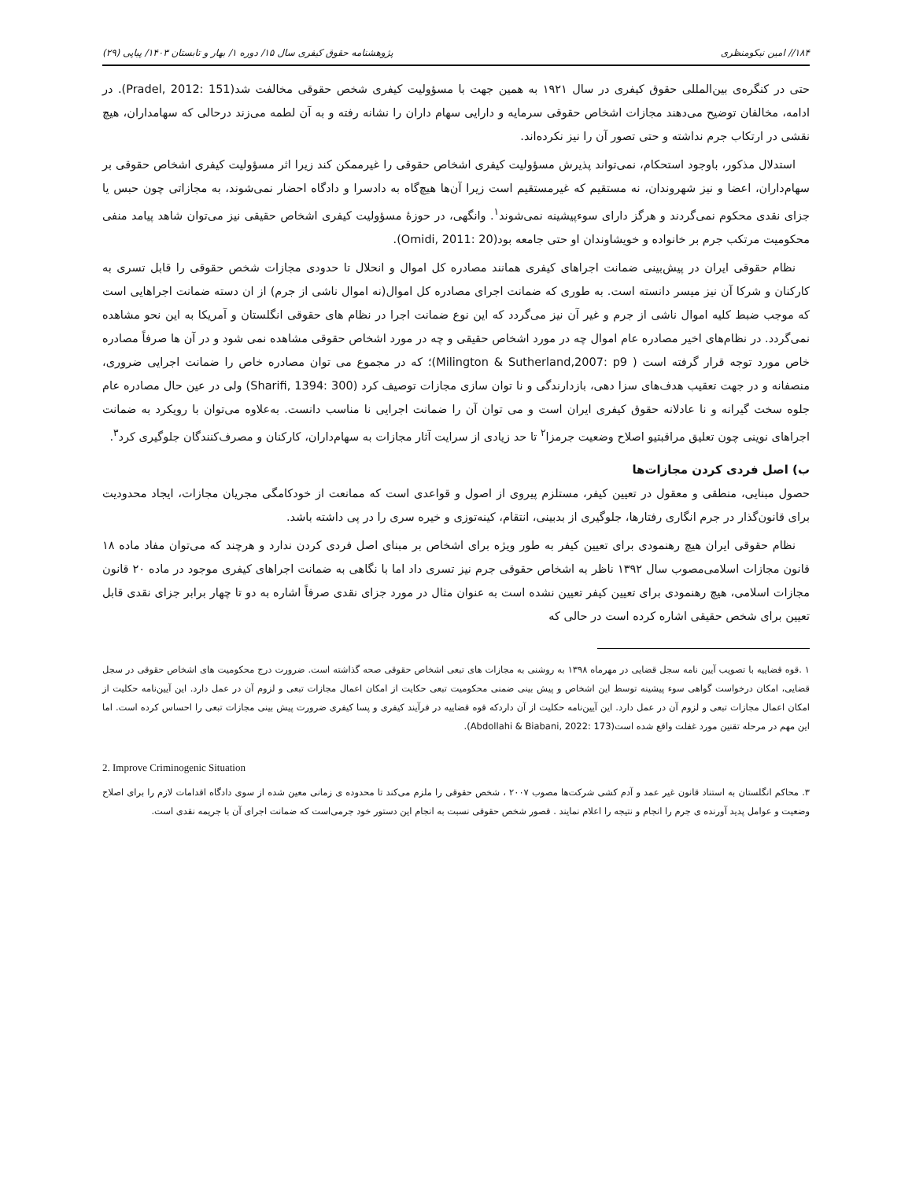۱۸۴// امین نیکومنظری پژوهشنامه حقوق کیفری سال ۱۵/ دوره ۱/ بهار و تابستان ۱۴۰۳/ پیاپی (۲۹)
حتی در کنگره‌ی بین‌المللی حقوق کیفری در سال ۱۹۲۱ به همین جهت با مسؤولیت کیفری شخص حقوقی مخالفت شد(Pradel, 2012: 151). در ادامه، مخالفان توضیح می‌دهند مجازات اشخاص حقوقی سرمایه و دارایی سهام داران را نشانه رفته و به آن لطمه می‌زند درحالی که سهامداران، هیچ نقشی در ارتکاب جرم نداشته و حتی تصور آن را نیز نکرده‌اند.
استدلال مذکور، باوجود استحکام، نمی‌تواند پذیرش مسؤولیت کیفری اشخاص حقوقی را غیرممکن کند زیرا اثر مسؤولیت کیفری اشخاص حقوقی بر سهام‌داران، اعضا و نیز شهروندان، نه مستقیم که غیرمستقیم است زیرا آن‌ها هیچ‌گاه به دادسرا و دادگاه احضار نمی‌شوند، به مجازاتی چون حبس یا جزای نقدی محکوم نمی‌گردند و هرگز دارای سوءپیشینه نمی‌شوند<sup>۱</sup>. وانگهی، در حوزۀ مسؤولیت کیفری اشخاص حقیقی نیز می‌توان شاهد پیامد منفی محکومیت مرتکب جرم بر خانواده و خویشاوندان او حتی جامعه بود(Omidi, 2011: 20).
نظام حقوقی ایران در پیش‌بینی ضمانت اجراهای کیفری همانند مصادره کل اموال و انحلال تا حدودی مجازات شخص حقوقی را قابل تسری به کارکنان و شرکا آن نیز میسر دانسته است. به طوری که ضمانت اجرای مصادره کل اموال(نه اموال ناشی از جرم) از ان دسته ضمانت اجراهایی است که موجب ضبط کلیه اموال ناشی از جرم و غیر آن نیز می‌گردد که این نوع ضمانت اجرا در نظام های حقوقی انگلستان و آمریکا به این نحو مشاهده نمی‌گردد. در نظام‌های اخیر مصادره عام اموال چه در مورد اشخاص حقیقی و چه در مورد اشخاص حقوقی مشاهده نمی شود و در آن ها صرفاً مصادره خاص مورد توجه قرار گرفته است ( Milington & Sutherland,2007: p9)؛ که در مجموع می توان مصادره خاص را ضمانت اجرایی ضروری، منصفانه و در جهت تعقیب هدف‌های سزا دهی، بازدارندگی و نا توان سازی مجازات توصیف کرد (Sharifi, 1394: 300) ولی در عین حال مصادره عام جلوه سخت گیرانه و نا عادلانه حقوق کیفری ایران است و می توان آن را ضمانت اجرایی نا مناسب دانست. به‌علاوه می‌توان با رویکرد به ضمانت اجراهای نوینی چون تعلیق مراقبتیو اصلاح وضعیت جرمزا<sup>۲</sup> تا حد زیادی از سرایت آثار مجازات به سهام‌داران، کارکنان و مصرف‌کنندگان جلوگیری کرد<sup>۳</sup>.
ب) اصل فردی کردن مجازات‌ها
حصول مبنایی، منطقی و معقول در تعیین کیفر، مستلزم پیروی از اصول و قواعدی است که ممانعت از خودکامگی مجریان مجازات، ایجاد محدودیت برای قانون‌گذار در جرم انگاری رفتارها، جلوگیری از بدبینی، انتقام، کینه‌توزی و خیره سری را در پی داشته باشد.
نظام حقوقی ایران هیچ رهنمودی برای تعیین کیفر به طور ویژه برای اشخاص بر مبنای اصل فردی کردن ندارد و هرچند که می‌توان مفاد ماده ۱۸ قانون مجازات اسلامی‌مصوب سال ۱۳۹۲ ناظر به اشخاص حقوقی جرم نیز تسری داد اما با نگاهی به ضمانت اجراهای کیفری موجود در ماده ۲۰ قانون مجازات اسلامی، هیچ رهنمودی برای تعیین کیفر تعیین نشده است به عنوان مثال در مورد جزای نقدی صرفاً اشاره به دو تا چهار برابر جزای نقدی قابل تعیین برای شخص حقیقی اشاره کرده است در حالی که
۱ .قوه قضاییه با تصویب آیین نامه سجل قضایی در مهرماه ۱۳۹۸ به روشنی به مجازات های تبعی اشخاص حقوقی صحه گذاشته است. ضرورت درج محکومیت های اشخاص حقوقی در سجل قضایی، امکان درخواست گواهی سوء پیشینه توسط این اشخاص و پیش بینی ضمنی محکومیت تبعی حکایت از امکان اعمال مجازات تبعی و لزوم آن در عمل دارد. این آیین‌نامه حکلیت از امکان اعمال مجازات تبعی و لزوم آن در عمل دارد. این آیین‌نامه حکلیت از آن دارد‌که قوه قضاییه در فرآیند کیفری و پسا کیفری ضرورت پیش بینی مجازات تبعی را احساس کرده است. اما این مهم در مرحله تقنین مورد غفلت واقع شده است(Abdollahi & Biabani, 2022: 173).
2. Improve Criminogenic Situation
۳. محاکم انگلستان به استناد قانون غیر عمد و آدم کشی شرکت‌ها مصوب ۲۰۰۷ ، شخص حقوقی را ملزم می‌کند تا محدوده ی زمانی معین شده از سوی دادگاه اقدامات لازم را برای اصلاح وضعیت و عوامل پدید آورنده ی جرم را انجام و نتیجه را اعلام نمایند . قصور شخص حقوقی نسبت به انجام این دستور خود جرمی‌است که ضمانت اجرای آن با جریمه نقدی است.